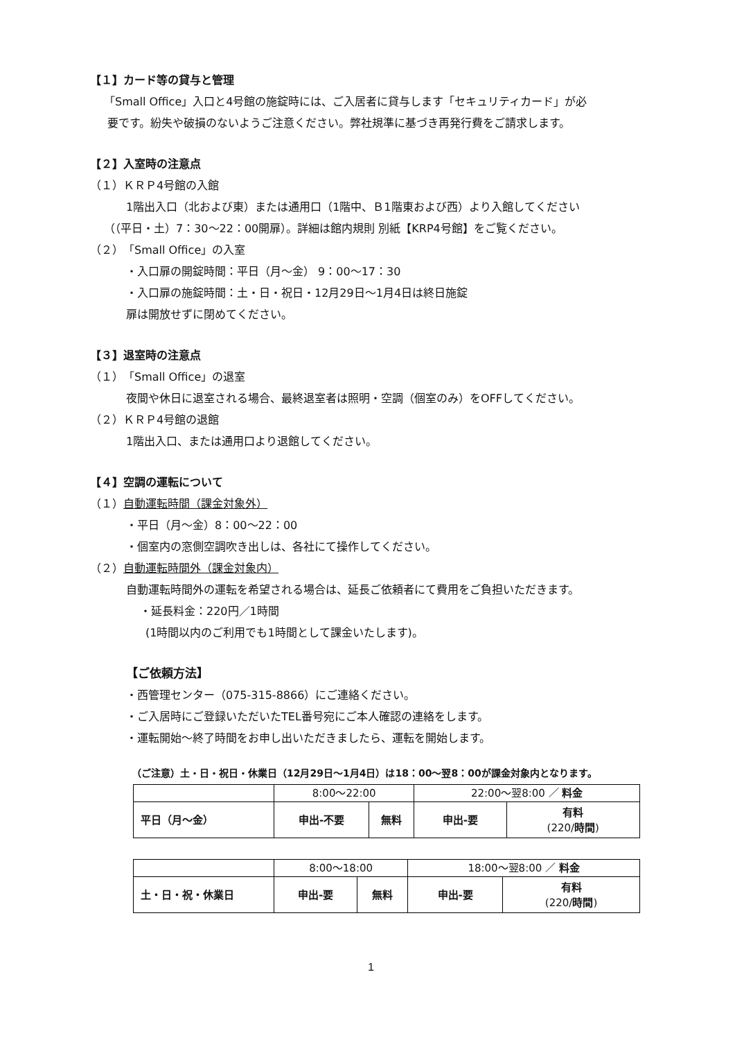【１】カード等の貸与と管理
「Small Office」入口と4号館の施錠時には、ご入居者に貸与します「セキュリティカード」が必
要です。紛失や破損のないようご注意ください。弊社規準に基づき再発行費をご請求します。
【２】入室時の注意点
（１）ＫＲＰ4号館の入館
1階出入口（北および東）または通用口（1階中、Ｂ1階東および西）より入館してください
（（平日・土）7：30～22：00開扉）。詳細は館内規則 別紙【KRP4号館】をご覧ください。
（２）「Small Office」の入室
・入口扉の開錠時間：平日（月～金） 9：00～17：30
・入口扉の施錠時間：土・日・祝日・12月29日～1月4日は終日施錠
扉は開放せずに閉めてください。
【３】退室時の注意点
（１）「Small Office」の退室
夜間や休日に退室される場合、最終退室者は照明・空調（個室のみ）をOFFしてください。
（２）ＫＲＰ4号館の退館
1階出入口、または通用口より退館してください。
【４】空調の運転について
（１）自動運転時間（課金対象外）
・平日（月～金）8：00～22：00
・個室内の窓側空調吹き出しは、各社にて操作してください。
（２）自動運転時間外（課金対象内）
自動運転時間外の運転を希望される場合は、延長ご依頼者にて費用をご負担いただきます。
・延長料金：220円／1時間
(1時間以内のご利用でも1時間として課金いたします)。
【ご依頼方法】
・西管理センター（075-315-8866）にご連絡ください。
・ご入居時にご登録いただいたTEL番号宛にご本人確認の連絡をします。
・運転開始～終了時間をお申し出いただきましたら、運転を開始します。
（ご注意）土・日・祝日・休業日（12月29日～1月4日）は18：00～翌8：00が課金対象内となります。
| | 8:00～22:00 | | 22:00～翌8:00 ／ 料金 | |
| 平日（月～金） | 申出-不要 | 無料 | 申出-要 | 有料 (220/ 時間 ) |
| | 8:00～18:00 | | 18:00～翌8:00 ／ 料金 | |
| 土・日・祝・休業日 | 申出-要 | 無料 | 申出-要 | 有料 (220/ 時間 ) |
1